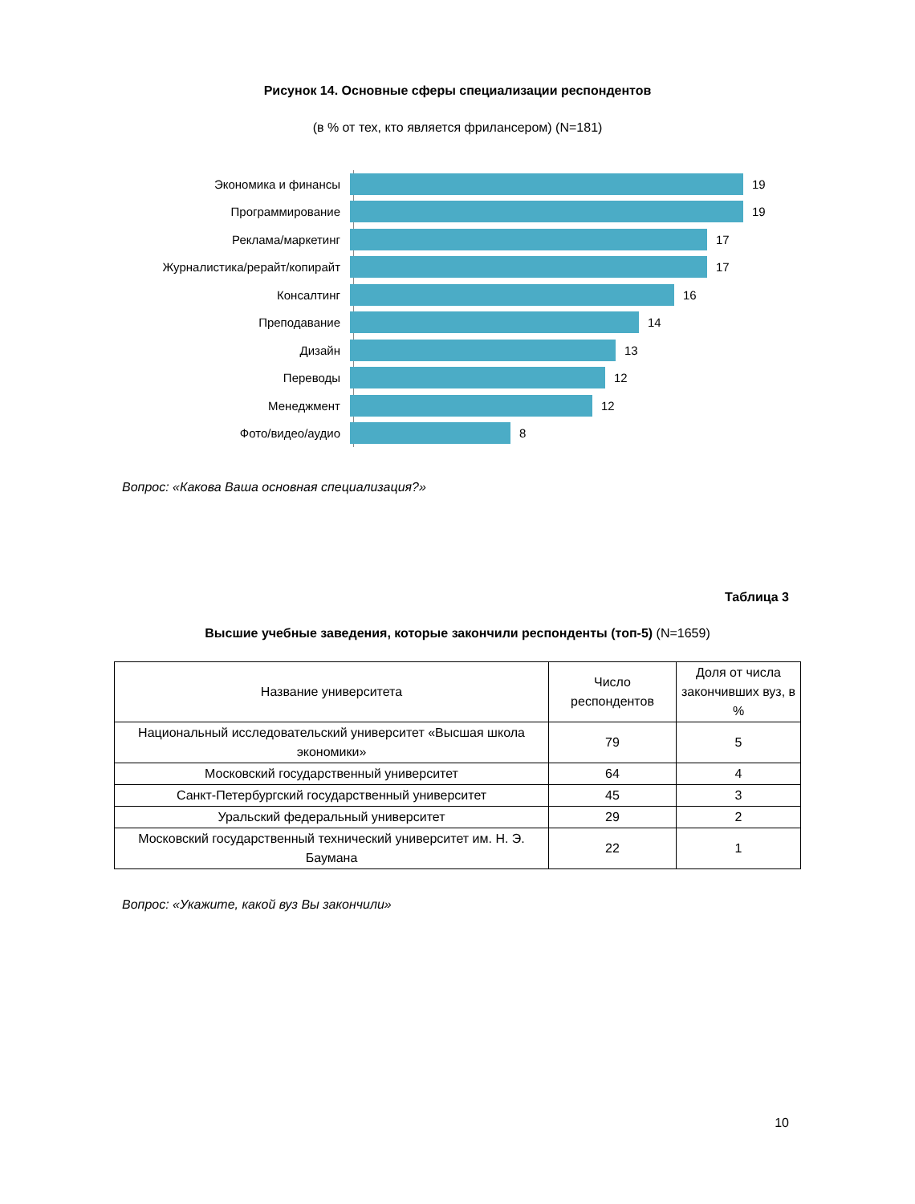Рисунок 14. Основные сферы специализации респондентов
(в % от тех, кто является фрилансером) (N=181)
Экономика и финансы 19
Программирование 19
Реклама/маркетинг 17
Журналистика/рерайт/копирайт 17
Консалтинг 16
Преподавание 14
Дизайн 13
Переводы 12
Менеджмент 12
Фото/видео/аудио 8
Вопрос: «Какова Ваша основная специализация?»
Таблица 3
Высшие учебные заведения, которые закончили респонденты (топ-5) (N=1659)
| Название университета | Число респондентов | Доля от числа закончивших вуз, в % |
| --- | --- | --- |
| Национальный исследовательский университет «Высшая школа экономики» | 79 | 5 |
| Московский государственный университет | 64 | 4 |
| Санкт-Петербургский государственный университет | 45 | 3 |
| Уральский федеральный университет | 29 | 2 |
| Московский государственный технический университет им. Н. Э. Баумана | 22 | 1 |
Вопрос: «Укажите, какой вуз Вы закончили»
10